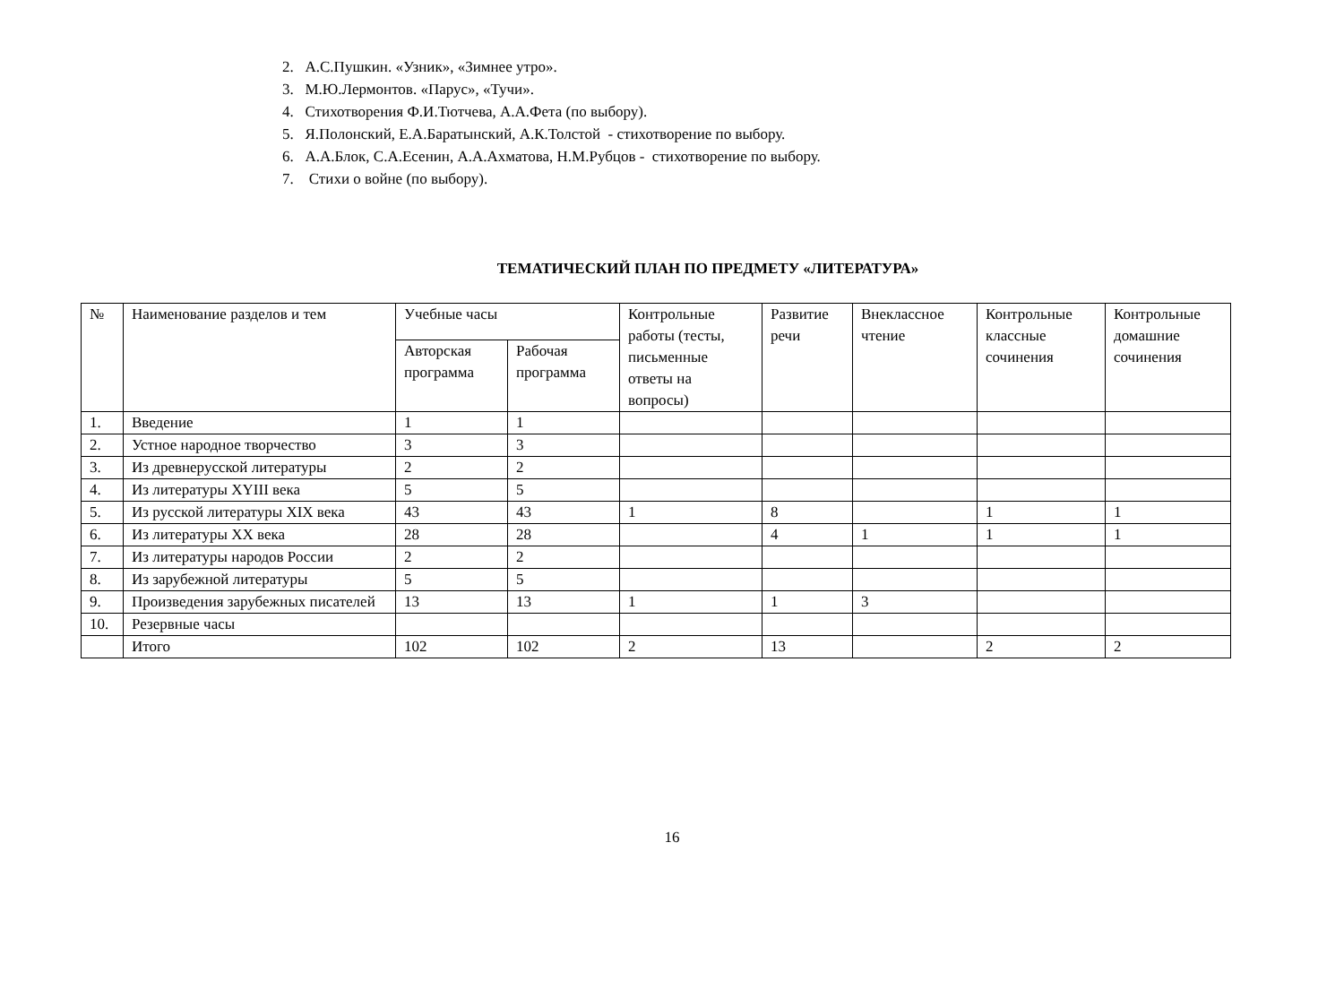2. А.С.Пушкин. «Узник», «Зимнее утро».
3. М.Ю.Лермонтов. «Парус», «Тучи».
4. Стихотворения Ф.И.Тютчева, А.А.Фета (по выбору).
5. Я.Полонский, Е.А.Баратынский, А.К.Толстой - стихотворение по выбору.
6. А.А.Блок, С.А.Есенин, А.А.Ахматова, Н.М.Рубцов - стихотворение по выбору.
7. Стихи о войне (по выбору).
ТЕМАТИЧЕСКИЙ ПЛАН ПО ПРЕДМЕТУ «ЛИТЕРАТУРА»
| № | Наименование разделов и тем | Учебные часы | | Контрольные работы (тесты, письменные ответы на вопросы) | Развитие речи | Внеклассное чтение | Контрольные классные сочинения | Контрольные домашние сочинения |
| --- | --- | --- | --- | --- | --- | --- | --- | --- |
| | | Авторская программа | Рабочая программа | | | | | |
| 1. | Введение | 1 | 1 | | | | | |
| 2. | Устное народное творчество | 3 | 3 | | | | | |
| 3. | Из древнерусской литературы | 2 | 2 | | | | | |
| 4. | Из литературы XYIII века | 5 | 5 | | | | | |
| 5. | Из русской литературы XIX века | 43 | 43 | 1 | 8 | | 1 | 1 |
| 6. | Из литературы XX века | 28 | 28 | | 4 | 1 | 1 | 1 |
| 7. | Из литературы народов России | 2 | 2 | | | | | |
| 8. | Из зарубежной литературы | 5 | 5 | | | | | |
| 9. | Произведения зарубежных писателей | 13 | 13 | 1 | 1 | 3 | | |
| 10. | Резервные часы | | | | | | | |
| | Итого | 102 | 102 | 2 | 13 | | 2 | 2 |
16